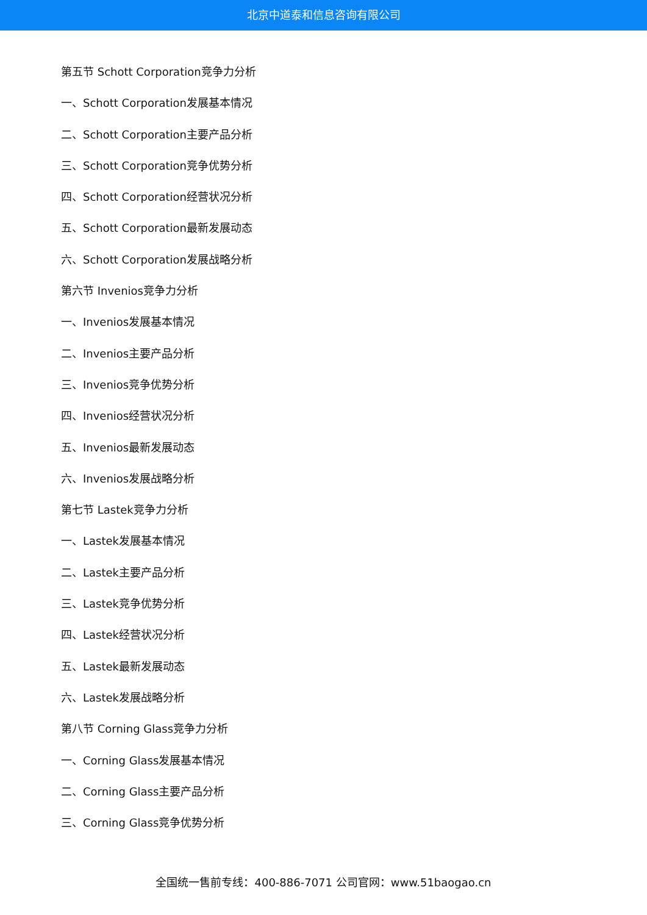北京中道泰和信息咨询有限公司
第五节 Schott Corporation竞争力分析
一、Schott Corporation发展基本情况
二、Schott Corporation主要产品分析
三、Schott Corporation竞争优势分析
四、Schott Corporation经营状况分析
五、Schott Corporation最新发展动态
六、Schott Corporation发展战略分析
第六节 Invenios竞争力分析
一、Invenios发展基本情况
二、Invenios主要产品分析
三、Invenios竞争优势分析
四、Invenios经营状况分析
五、Invenios最新发展动态
六、Invenios发展战略分析
第七节 Lastek竞争力分析
一、Lastek发展基本情况
二、Lastek主要产品分析
三、Lastek竞争优势分析
四、Lastek经营状况分析
五、Lastek最新发展动态
六、Lastek发展战略分析
第八节 Corning Glass竞争力分析
一、Corning Glass发展基本情况
二、Corning Glass主要产品分析
三、Corning Glass竞争优势分析
全国统一售前专线：400-886-7071 公司官网：www.51baogao.cn